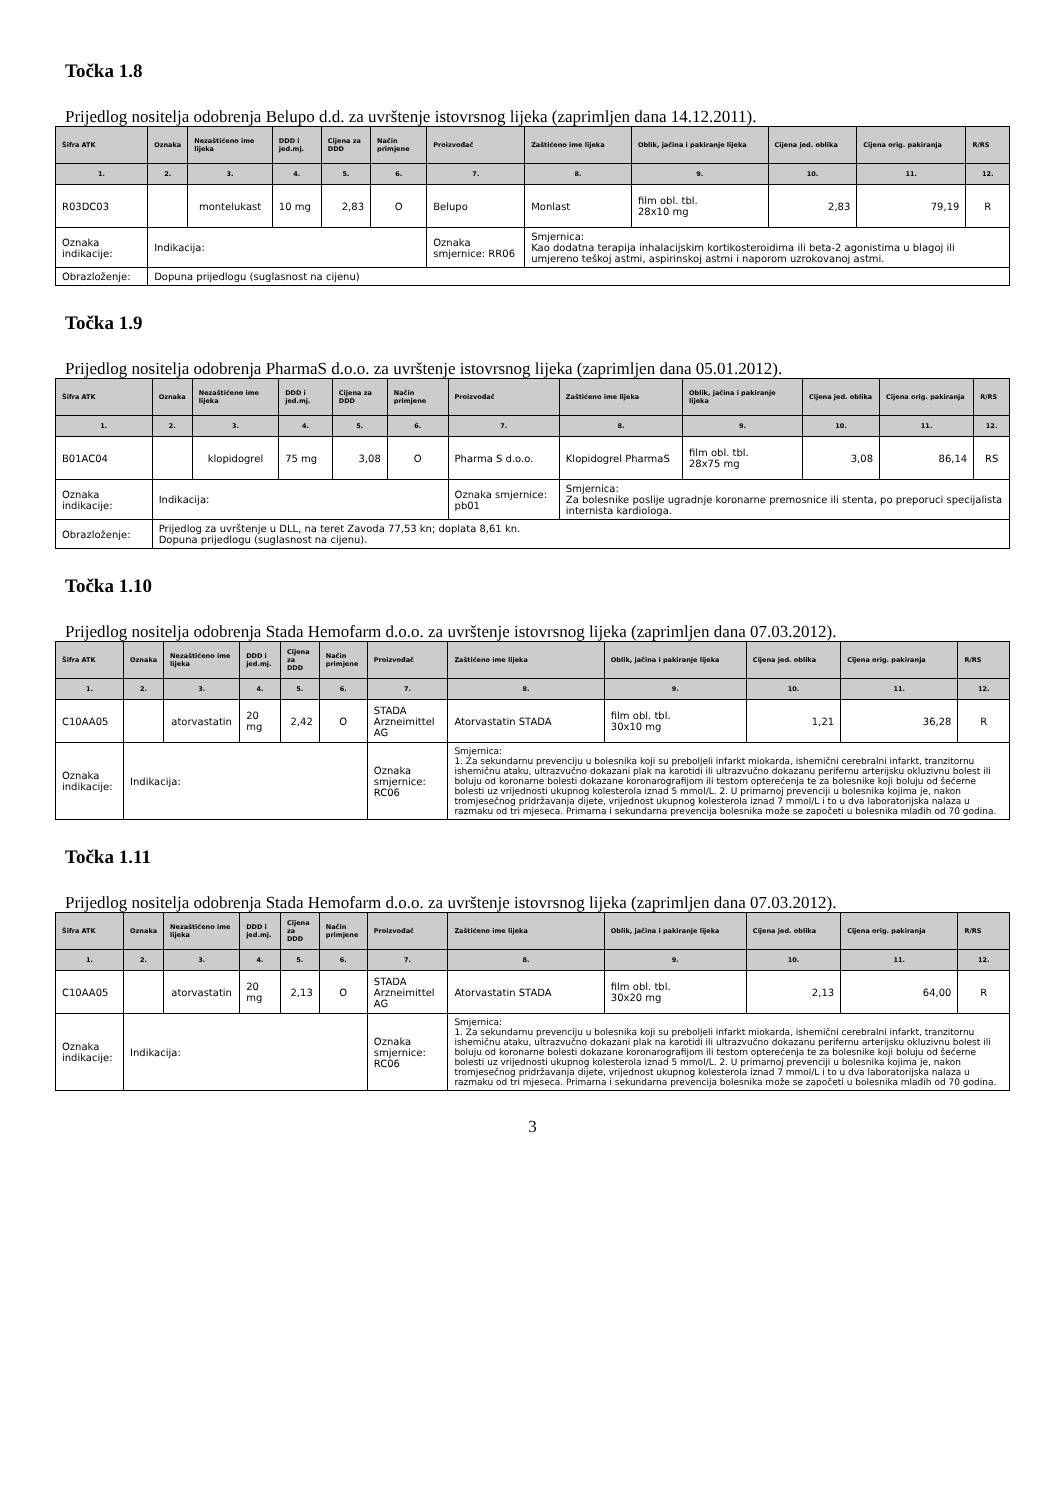Točka 1.8
Prijedlog nositelja odobrenja Belupo d.d. za uvrštenje istovrsnog lijeka (zaprimljen dana 14.12.2011).
| Šifra ATK | Oznaka | Nezaštićeno ime lijeka | DDD i jed.mj. | Cijena za DDD | Način primjene | Proizvođač | Zaštićeno ime lijeka | Oblik, jačina i pakiranje lijeka | Cijena jed. oblika | Cijena orig. pakiranja | R/RS |
| --- | --- | --- | --- | --- | --- | --- | --- | --- | --- | --- | --- |
| 1. | 2. | 3. | 4. | 5. | 6. | 7. | 8. | 9. | 10. | 11. | 12. |
| R03DC03 | | montelukast | 10 mg | 2,83 | O | Belupo | Monlast | film obl. tbl. 28x10 mg | 2,83 | 79,19 | R |
| Oznaka indikacije: | Indikacija: | | | | | Oznaka smjernice: RR06 | Smjernica: Kao dodatna terapija inhalacijskim kortikosteroidima ili beta-2 agonistima u blagoj ili umjereno teškoj astmi, aspirinskoj astmi i naporom uzrokovanoj astmi. | | | | |
| Obrazloženje: | Dopuna prijedlogu (suglasnost na cijenu) | | | | | | | | | | |
Točka 1.9
Prijedlog nositelja odobrenja PharmaS d.o.o. za uvrštenje istovrsnog lijeka (zaprimljen dana 05.01.2012).
| Šifra ATK | Oznaka | Nezaštićeno ime lijeka | DDD i jed.mj. | Cijena za DDD | Način primjene | Proizvođač | Zaštićeno ime lijeka | Oblik, jačina i pakiranje lijeka | Cijena jed. oblika | Cijena orig. pakiranja | R/RS |
| --- | --- | --- | --- | --- | --- | --- | --- | --- | --- | --- | --- |
| 1. | 2. | 3. | 4. | 5. | 6. | 7. | 8. | 9. | 10. | 11. | 12. |
| B01AC04 | | klopidogrel | 75 mg | 3,08 | O | Pharma S d.o.o. | Klopidogrel PharmaS | film obl. tbl. 28x75 mg | 3,08 | 86,14 | RS |
| Oznaka indikacije: | Indikacija: | | | | | Oznaka smjernice: pb01 | Smjernica: Za bolesnike poslije ugradnje koronarne premosnice ili stenta, po preporuci specijalista internista kardiologa. | | | | |
| Obrazloženje: | Prijedlog za uvrštenje u DLL, na teret Zavoda 77,53 kn; doplata 8,61 kn. Dopuna prijedlogu (suglasnost na cijenu). | | | | | | | | | | |
Točka 1.10
Prijedlog nositelja odobrenja Stada Hemofarm d.o.o. za uvrštenje istovrsnog lijeka (zaprimljen dana 07.03.2012).
| Šifra ATK | Oznaka | Nezaštićeno ime lijeka | DDD i jed.mj. | Cijena za DDD | Način primjene | Proizvođač | Zaštićeno ime lijeka | Oblik, jačina i pakiranje lijeka | Cijena jed. oblika | Cijena orig. pakiranja | R/RS |
| --- | --- | --- | --- | --- | --- | --- | --- | --- | --- | --- | --- |
| 1. | 2. | 3. | 4. | 5. | 6. | 7. | 8. | 9. | 10. | 11. | 12. |
| C10AA05 | | atorvastatin | 20 mg | 2,42 | O | STADA Arzneimittel AG | Atorvastatin STADA | film obl. tbl. 30x10 mg | 1,21 | 36,28 | R |
| Oznaka indikacije: | Indikacija: | | | | | Oznaka smjernice: RC06 | Smjernica: 1. Za sekundarnu prevenciju u bolesnika koji su preboljeli infarkt miokarda, ishemični cerebralni infarkt, tranzitornu ishemičnu ataku, ultrazvučno dokazani plak na karotidi ili ultrazvučno dokazanu perifernu arterijsku okluzivnu bolest ili boluju od koronarne bolesti dokazane koronarografijom ili testom opterećenja te za bolesnike koji boluju od šećerne bolesti uz vrijednosti ukupnog kolesterola iznad 5 mmol/L. 2. U primarnoj prevenciji u bolesnika kojima je, nakon tromjesečnog pridržavanja dijete, vrijednost ukupnog kolesterola iznad 7 mmol/L i to u dva laboratorijska nalaza u razmaku od tri mjeseca. Primarna i sekundarna prevencija bolesnika može se započeti u bolesnika mlađih od 70 godina. | | | | |
Točka 1.11
Prijedlog nositelja odobrenja Stada Hemofarm d.o.o. za uvrštenje istovrsnog lijeka (zaprimljen dana 07.03.2012).
| Šifra ATK | Oznaka | Nezaštićeno ime lijeka | DDD i jed.mj. | Cijena za DDD | Način primjene | Proizvođač | Zaštićeno ime lijeka | Oblik, jačina i pakiranje lijeka | Cijena jed. oblika | Cijena orig. pakiranja | R/RS |
| --- | --- | --- | --- | --- | --- | --- | --- | --- | --- | --- | --- |
| 1. | 2. | 3. | 4. | 5. | 6. | 7. | 8. | 9. | 10. | 11. | 12. |
| C10AA05 | | atorvastatin | 20 mg | 2,13 | O | STADA Arzneimittel AG | Atorvastatin STADA | film obl. tbl. 30x20 mg | 2,13 | 64,00 | R |
| Oznaka indikacije: | Indikacija: | | | | | Oznaka smjernice: RC06 | Smjernica: 1. Za sekundarnu prevenciju u bolesnika koji su preboljeli infarkt miokarda, ishemični cerebralni infarkt, tranzitornu ishemičnu ataku, ultrazvučno dokazani plak na karotidi ili ultrazvučno dokazanu perifernu arterijsku okluzivnu bolest ili boluju od koronarne bolesti dokazane koronarografijom ili testom opterećenja te za bolesnike koji boluju od šećerne bolesti uz vrijednosti ukupnog kolesterola iznad 5 mmol/L. 2. U primarnoj prevenciji u bolesnika kojima je, nakon tromjesečnog pridržavanja dijete, vrijednost ukupnog kolesterola iznad 7 mmol/L i to u dva laboratorijska nalaza u razmaku od tri mjeseca. Primarna i sekundarna prevencija bolesnika može se započeti u bolesnika mlađih od 70 godina. | | | | |
3